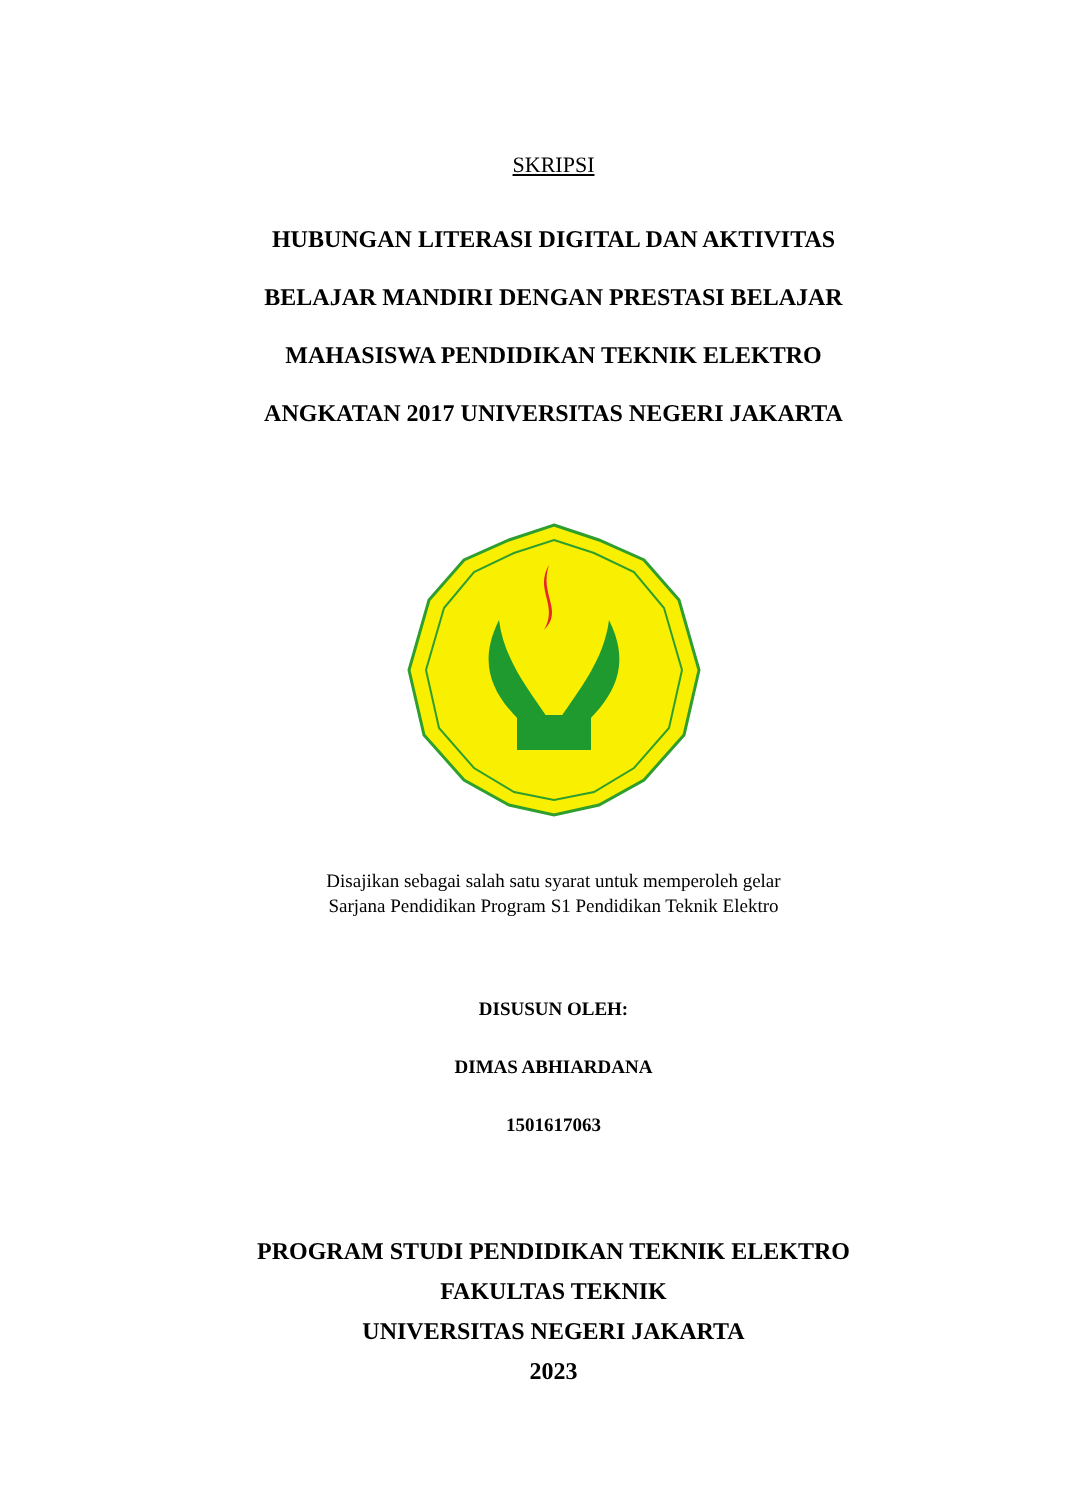SKRIPSI
HUBUNGAN LITERASI DIGITAL DAN AKTIVITAS
BELAJAR MANDIRI DENGAN PRESTASI BELAJAR
MAHASISWA PENDIDIKAN TEKNIK ELEKTRO
ANGKATAN 2017 UNIVERSITAS NEGERI JAKARTA
Disajikan sebagai salah satu syarat untuk memperoleh gelar
Sarjana Pendidikan Program S1 Pendidikan Teknik Elektro
DISUSUN OLEH:
DIMAS ABHIARDANA
1501617063
PROGRAM STUDI PENDIDIKAN TEKNIK ELEKTRO
FAKULTAS TEKNIK
UNIVERSITAS NEGERI JAKARTA
2023